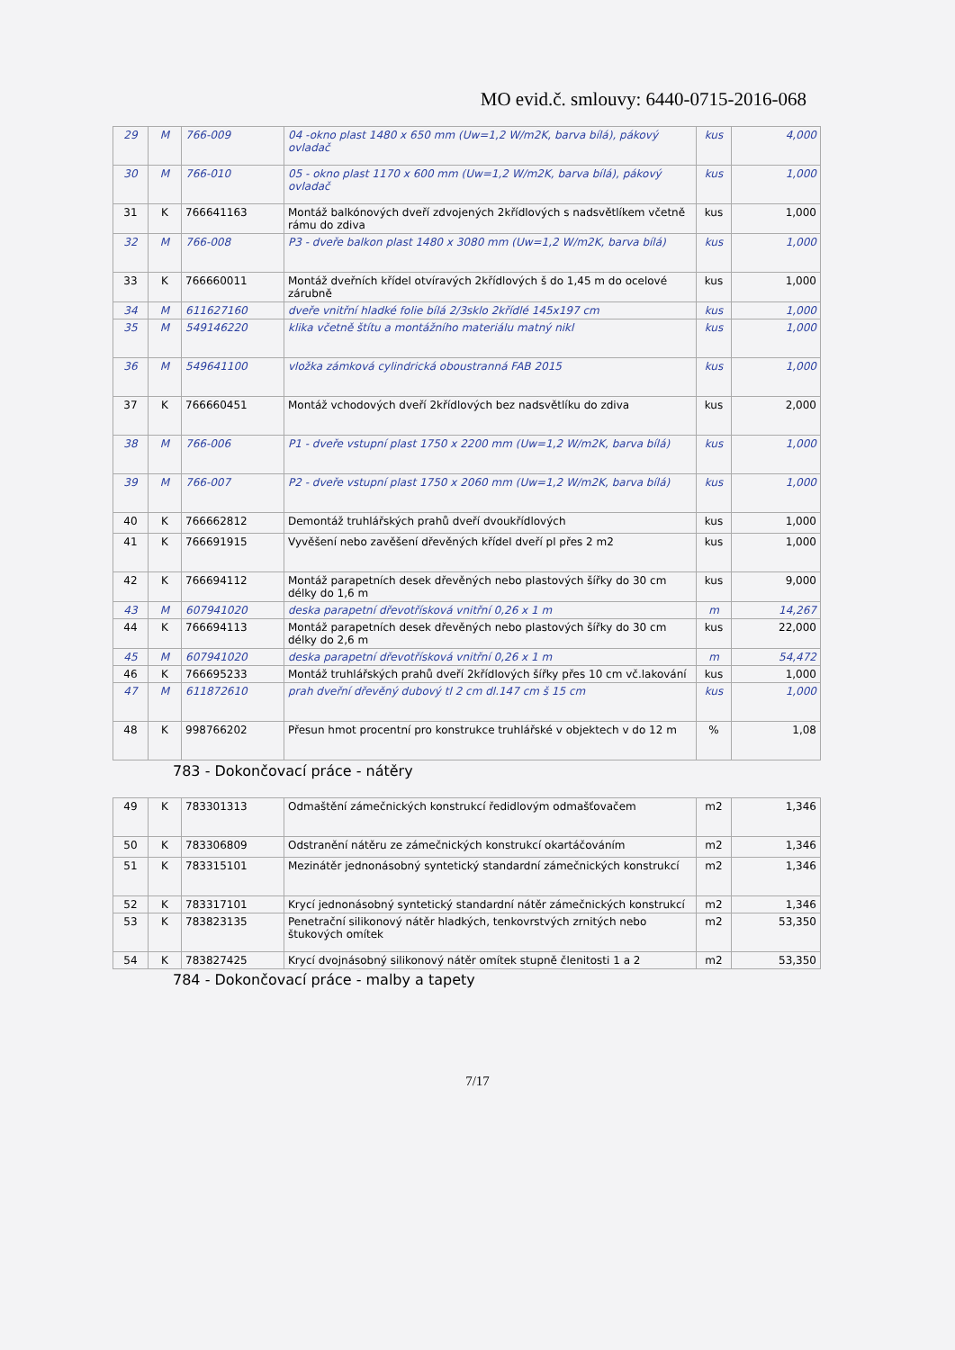MO evid.č. smlouvy: 6440-0715-2016-068
| 29 | M | 766-009 | 04 -okno plast 1480 x 650 mm (Uw=1,2 W/m2K, barva bílá), pákový ovladač | kus | 4,000 |
| 30 | M | 766-010 | 05 - okno plast 1170 x 600 mm (Uw=1,2 W/m2K, barva bílá), pákový ovladač | kus | 1,000 |
| 31 | K | 766641163 | Montáž balkónových dveří zdvojených 2křídlových s nadsvětlíkem včetně rámu do zdiva | kus | 1,000 |
| 32 | M | 766-008 | P3 - dveře balkon plast 1480 x 3080 mm (Uw=1,2 W/m2K, barva bílá) | kus | 1,000 |
| 33 | K | 766660011 | Montáž dveřních křídel otvíravých 2křídlových š do 1,45 m do ocelové zárubně | kus | 1,000 |
| 34 | M | 611627160 | dveře vnitřní hladké folie bílá 2/3sklo 2křídlé 145x197 cm | kus | 1,000 |
| 35 | M | 549146220 | klika včetně štítu a montážního materiálu matný nikl | kus | 1,000 |
| 36 | M | 549641100 | vložka zámková cylindrická oboustranná FAB 2015 | kus | 1,000 |
| 37 | K | 766660451 | Montáž vchodových dveří 2křídlových bez nadsvětlíku do zdiva | kus | 2,000 |
| 38 | M | 766-006 | P1 - dveře vstupní plast 1750 x 2200 mm (Uw=1,2 W/m2K, barva bílá) | kus | 1,000 |
| 39 | M | 766-007 | P2 - dveře vstupní plast 1750 x 2060 mm (Uw=1,2 W/m2K, barva bílá) | kus | 1,000 |
| 40 | K | 766662812 | Demontáž truhlářských prahů dveří dvoukřídlových | kus | 1,000 |
| 41 | K | 766691915 | Vyvěšení nebo zavěšení dřevěných křídel dveří pl přes 2 m2 | kus | 1,000 |
| 42 | K | 766694112 | Montáž parapetních desek dřevěných nebo plastových šířky do 30 cm délky do 1,6 m | kus | 9,000 |
| 43 | M | 607941020 | deska parapetní dřevotřísková vnitřní 0,26 x 1 m | m | 14,267 |
| 44 | K | 766694113 | Montáž parapetních desek dřevěných nebo plastových šířky do 30 cm délky do 2,6 m | kus | 22,000 |
| 45 | M | 607941020 | deska parapetní dřevotřísková vnitřní 0,26 x 1 m | m | 54,472 |
| 46 | K | 766695233 | Montáž truhlářských prahů dveří 2křídlových šířky přes 10 cm vč.lakování | kus | 1,000 |
| 47 | M | 611872610 | prah dveřní dřevěný dubový tl 2 cm dl.147 cm š 15 cm | kus | 1,000 |
| 48 | K | 998766202 | Přesun hmot procentní pro konstrukce truhlářské v objektech v do 12 m | % | 1,08 |
783 - Dokončovací práce - nátěry
| 49 | K | 783301313 | Odmaštění zámečnických konstrukcí ředidlovým odmašťovačem | m2 | 1,346 |
| 50 | K | 783306809 | Odstranění nátěru ze zámečnických konstrukcí okartáčováním | m2 | 1,346 |
| 51 | K | 783315101 | Mezinátěr jednonásobný syntetický standardní zámečnických konstrukcí | m2 | 1,346 |
| 52 | K | 783317101 | Krycí jednonásobný syntetický standardní nátěr zámečnických konstrukcí | m2 | 1,346 |
| 53 | K | 783823135 | Penetrační silikonový nátěr hladkých, tenkovrstvých zrnitých nebo štukových omítek | m2 | 53,350 |
| 54 | K | 783827425 | Krycí dvojnásobný silikonový nátěr omítek stupně členitosti 1 a 2 | m2 | 53,350 |
784 - Dokončovací práce - malby a tapety
7/17